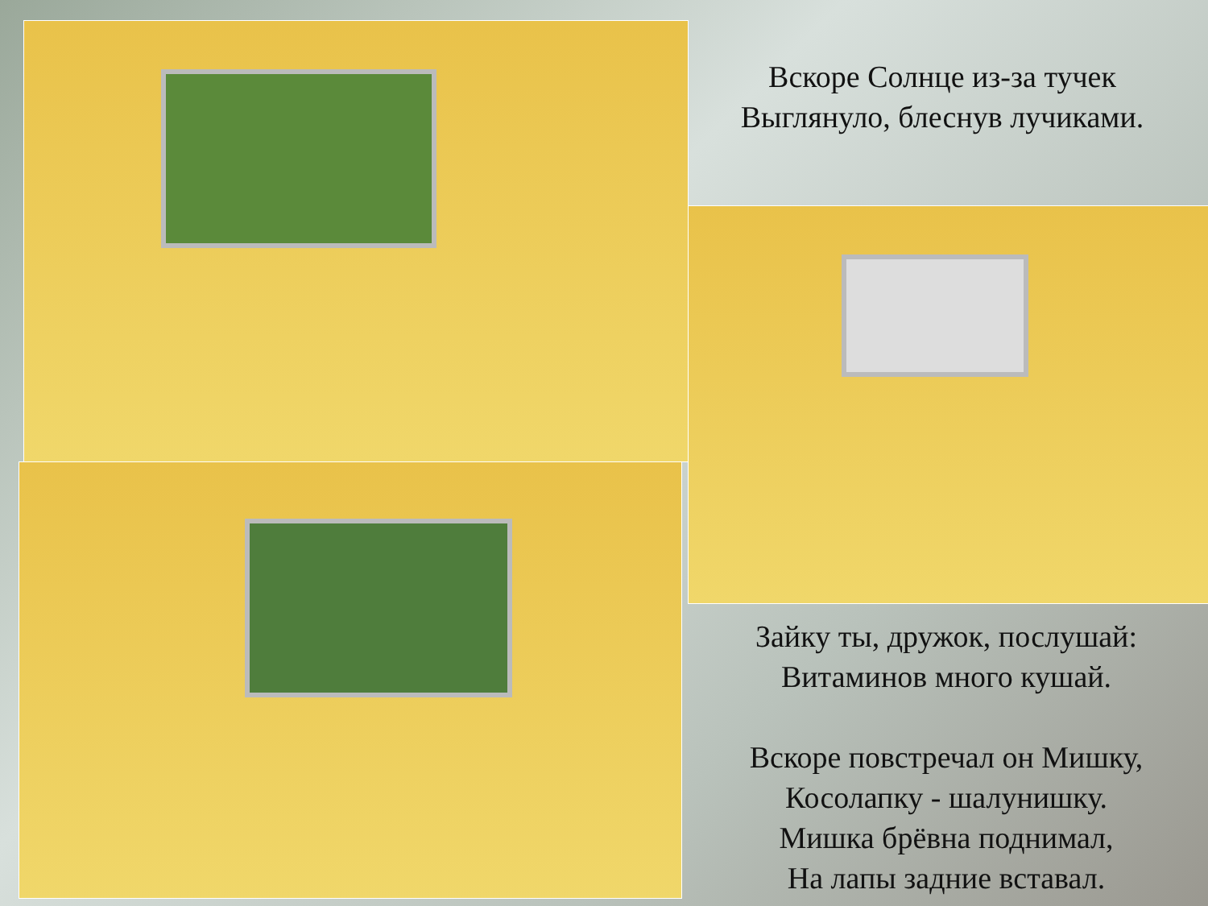Вскоре Солнце из-за тучек
Выглянуло, блеснув лучиками.
Зайку ты, дружок, послушай:
Витаминов много кушай.
Вскоре повстречал он Мишку,
Косолапку - шалунишку.
Мишка брёвна поднимал,
На лапы задние вставал.